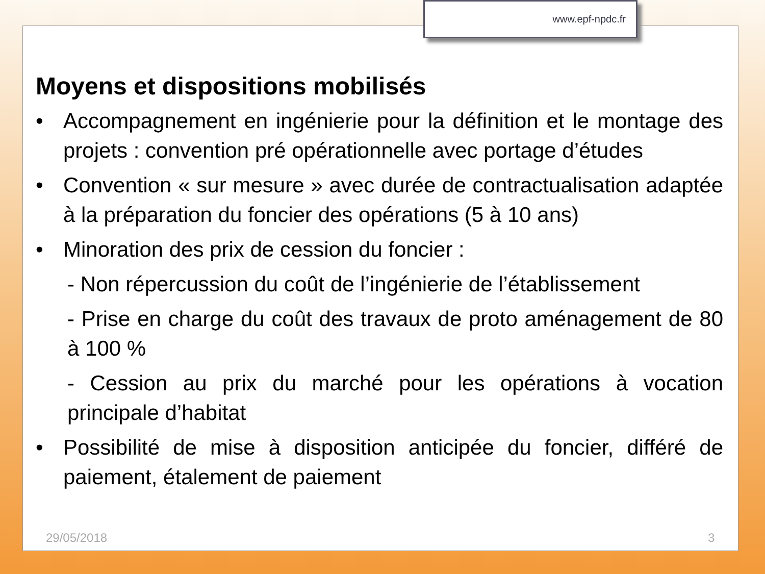www.epf-npdc.fr
Moyens et dispositions mobilisés
• Accompagnement en ingénierie pour la définition et le montage des projets : convention pré opérationnelle avec portage d’études
• Convention « sur mesure » avec durée de contractualisation adaptée à la préparation du foncier des opérations (5 à 10 ans)
• Minoration des prix de cession du foncier :
- Non répercussion du coût de l’ingénierie de l’établissement
- Prise en charge du coût des travaux de proto aménagement de 80 à 100 %
- Cession au prix du marché pour les opérations à vocation principale d’habitat
• Possibilité de mise à disposition anticipée du foncier, différé de paiement, étalement de paiement
29/05/2018 3